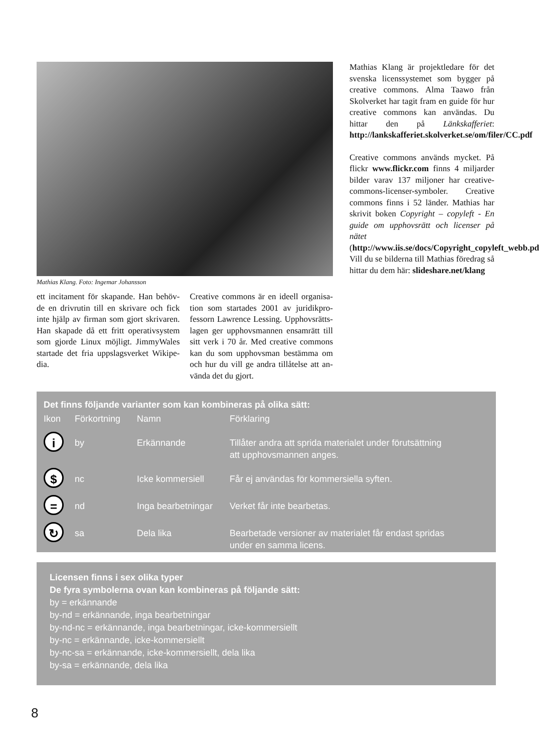Mathias Klang. Foto: Ingemar Johansson
ett incitament för skapande. Han behöv-de en drivrutin till en skrivare och fick inte hjälp av firman som gjort skrivaren. Han skapade då ett fritt operativsystem som gjorde Linux möjligt. JimmyWales startade det fria uppslagsverket Wikipe-dia.
Creative commons är en ideell organisa-tion som startades 2001 av juridikpro-fessorn Lawrence Lessing. Upphovsrätts-lagen ger upphovsmannen ensamrätt till sitt verk i 70 år. Med creative commons kan du som upphovsman bestämma om och hur du vill ge andra tillåtelse att an-vända det du gjort.
Mathias Klang är projektledare för det svenska licenssystemet som bygger på creative commons. Alma Taawo från Skolverket har tagit fram en guide för hur creative commons kan användas. Du hittar den på Länkskafferiet: http://lankskafferiet.skolverket.se/om/filer/CC.pdf
Creative commons används mycket. På flickr www.flickr.com finns 4 miljarder bilder varav 137 miljoner har creative-commons-licenser-symboler. Creative commons finns i 52 länder. Mathias har skrivit boken Copyright – copyleft - En guide om upphovsrätt och licenser på nätet (http://www.iis.se/docs/Copyright_copyleft_webb.pdf). Vill du se bilderna till Mathias föredrag så hittar du dem här: slideshare.net/klang
| Det finns följande varianter som kan kombineras på olika sätt: | | | |
| --- | --- | --- | --- |
| Ikon | Förkortning | Namn | Förklaring |
| i | by | Erkännande | Tillåter andra att sprida materialet under förutsättning att upphovsmannen anges. |
| $ | nc | Icke kommersiell | Får ej användas för kommersiella syften. |
| = | nd | Inga bearbetningar | Verket får inte bearbetas. |
| ↻ | sa | Dela lika | Bearbetade versioner av materialet får endast spridas under en samma licens. |
Licensen finns i sex olika typer
De fyra symbolerna ovan kan kombineras på följande sätt:
by = erkännande
by-nd = erkännande, inga bearbetningar
by-nd-nc = erkännande, inga bearbetningar, icke-kommersiellt
by-nc = erkännande, icke-kommersiellt
by-nc-sa = erkännande, icke-kommersiellt, dela lika
by-sa = erkännande, dela lika
8